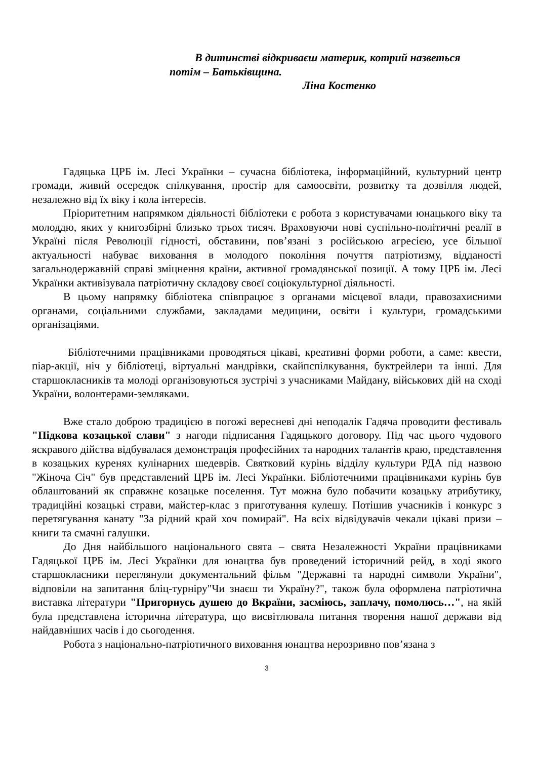В дитинстві відкриваєш материк, котрий назветься
потім – Батьківщина.
Ліна Костенко
Гадяцька ЦРБ ім. Лесі Українки – сучасна бібліотека, інформаційний, культурний центр громади, живий осередок спілкування, простір для самоосвіти, розвитку та дозвілля людей, незалежно від їх віку і кола інтересів.
Пріоритетним напрямком діяльності бібліотеки є робота з користувачами юнацького віку та молоддю, яких у книгозбірні близько трьох тисяч. Враховуючи нові суспільно-політичні реалії в Україні після Революції гідності, обставини, пов’язані з російською агресією, усе більшої актуальності набуває виховання в молодого покоління почуття патріотизму, відданості загальнодержавній справі зміцнення країни, активної громадянської позиції. А тому ЦРБ ім. Лесі Українки активізувала патріотичну складову своєї соціокультурної діяльності.
В цьому напрямку бібліотека співпрацює з органами місцевої влади, правозахисними органами, соціальними службами, закладами медицини, освіти і культури, громадськими організаціями.
Бібліотечними працівниками проводяться цікаві, креативні форми роботи, а саме: квести, піар-акції, ніч у бібліотеці, віртуальні мандрівки, скайпспілкування, буктрейлери та інші. Для старшокласників та молоді організовуються зустрічі з учасниками Майдану, військових дій на сході України, волонтерами-земляками.
Вже стало доброю традицією в погожі вересневі дні неподалік Гадяча проводити фестиваль "Підкова козацької слави" з нагоди підписання Гадяцького договору. Під час цього чудового яскравого дійства відбувалася демонстрація професійних та народних талантів краю, представлення в козацьких куренях кулінарних шедеврів. Святковий курінь відділу культури РДА під назвою "Жіноча Січ" був представлений ЦРБ ім. Лесі Українки. Бібліотечними працівниками курінь був облаштований як справжнє козацьке поселення. Тут можна було побачити козацьку атрибутику, традиційні козацькі страви, майстер-клас з приготування кулешу. Потішив учасників і конкурс з перетягування канату "За рідний край хоч помирай". На всіх відвідувачів чекали цікаві призи – книги та смачні галушки.
До Дня найбільшого національного свята – свята Незалежності України працівниками Гадяцької ЦРБ ім. Лесі Українки для юнацтва був проведений історичний рейд, в ході якого старшокласники переглянули документальний фільм "Державні та народні символи України", відповіли на запитання бліц-турніру"Чи знаєш ти Україну?", також була оформлена патріотична виставка літератури "Пригорнусь душею до Вкраїни, засміюсь, заплачу, помолюсь…", на якій була представлена історична література, що висвітлювала питання творення нашої держави від найдавніших часів і до сьогодення.
Робота з національно-патріотичного виховання юнацтва нерозривно пов’язана з
3